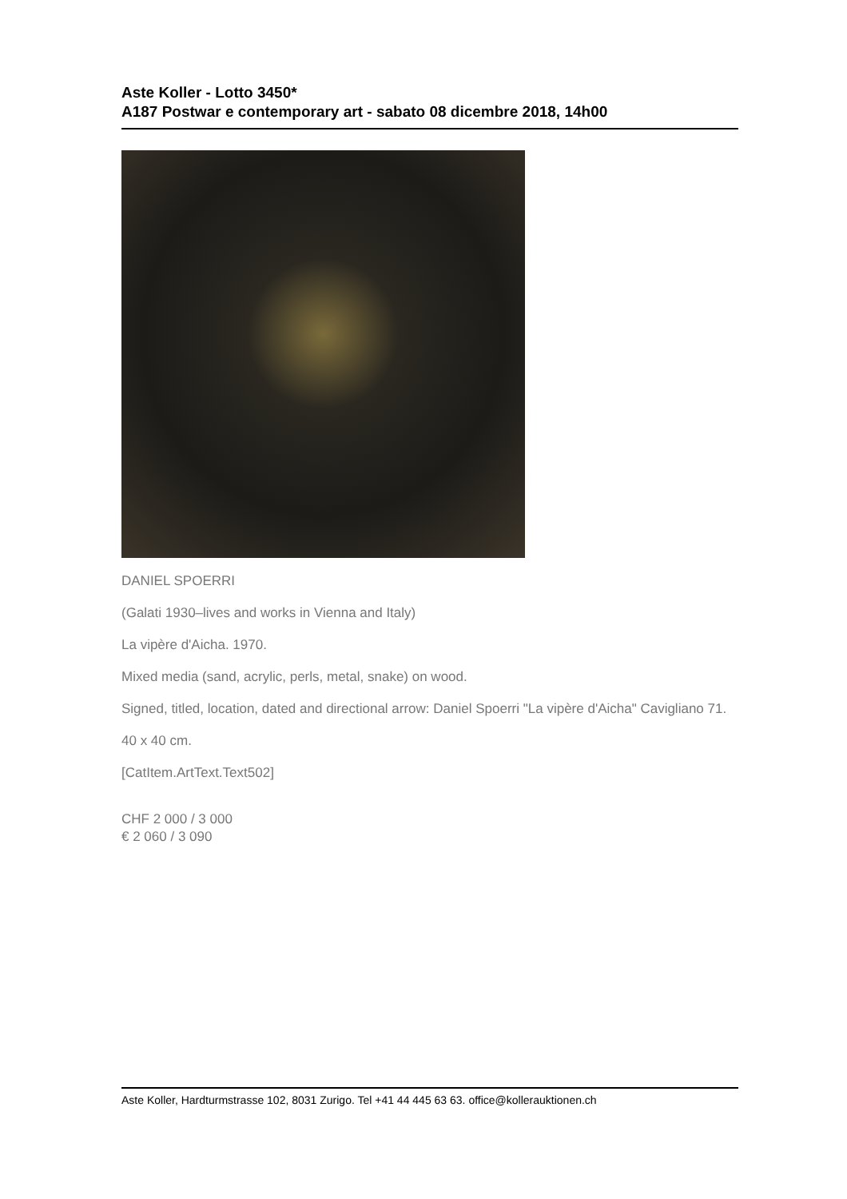Aste Koller - Lotto 3450*
A187 Postwar e contemporary art - sabato 08 dicembre 2018, 14h00
DANIEL SPOERRI
(Galati 1930–lives and works in Vienna and Italy)
La vipère d'Aicha. 1970.
Mixed media (sand, acrylic, perls, metal, snake) on wood.
Signed, titled, location, dated and directional arrow: Daniel Spoerri "La vipère d'Aicha" Cavigliano 71.
40 x 40 cm.
[CatItem.ArtText.Text502]
CHF 2 000 / 3 000
€ 2 060 / 3 090
Aste Koller, Hardturmstrasse 102, 8031 Zurigo. Tel +41 44 445 63 63. office@kollerauktionen.ch